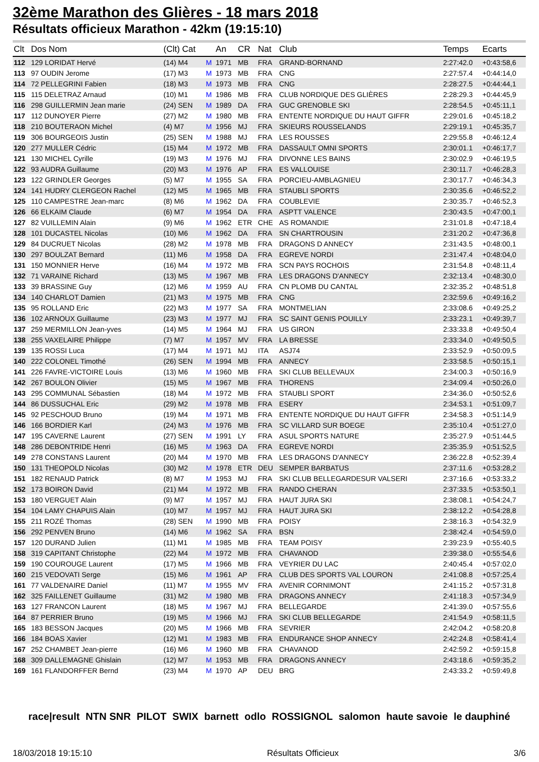32ème Marathon des Glières - 18 mars 2018
Résultats officieux Marathon - 42km (19:15:10)
| Clt | Dos Nom | (Clt) Cat | | An | CR | Nat | Club | Temps | Ecarts |
| --- | --- | --- | --- | --- | --- | --- | --- | --- | --- |
| 112 | 129 LORIDAT Hervé | (14) M4 | M | 1971 | MB | FRA | GRAND-BORNAND | 2:27:42.0 | +0:43:58,6 |
| 113 | 97 OUDIN Jerome | (17) M3 | M | 1973 | MB | FRA | CNG | 2:27:57.4 | +0:44:14,0 |
| 114 | 72 PELLEGRINI Fabien | (18) M3 | M | 1973 | MB | FRA | CNG | 2:28:27.5 | +0:44:44,1 |
| 115 | 115 DELETRAZ Arnaud | (10) M1 | M | 1986 | MB | FRA | CLUB NORDIQUE DES GLIÈRES | 2:28:29.3 | +0:44:45,9 |
| 116 | 298 GUILLERMIN Jean marie | (24) SEN | M | 1989 | DA | FRA | GUC GRENOBLE SKI | 2:28:54.5 | +0:45:11,1 |
| 117 | 112 DUNOYER Pierre | (27) M2 | M | 1980 | MB | FRA | ENTENTE NORDIQUE DU HAUT GIFFR | 2:29:01.6 | +0:45:18,2 |
| 118 | 210 BOUTERAON Michel | (4) M7 | M | 1956 | MJ | FRA | SKIEURS ROUSSELANDS | 2:29:19.1 | +0:45:35,7 |
| 119 | 306 BOURGEOIS Justin | (25) SEN | M | 1988 | MJ | FRA | LES ROUSSES | 2:29:55.8 | +0:46:12,4 |
| 120 | 277 MULLER Cédric | (15) M4 | M | 1972 | MB | FRA | DASSAULT OMNI SPORTS | 2:30:01.1 | +0:46:17,7 |
| 121 | 130 MICHEL Cyrille | (19) M3 | M | 1976 | MJ | FRA | DIVONNE LES BAINS | 2:30:02.9 | +0:46:19,5 |
| 122 | 93 AUDRA Guillaume | (20) M3 | M | 1976 | AP | FRA | ES VALLOUISE | 2:30:11.7 | +0:46:28,3 |
| 123 | 122 GRINDLER Georges | (5) M7 | M | 1955 | SA | FRA | PORCIEU-AMBLAGNIEU | 2:30:17.7 | +0:46:34,3 |
| 124 | 141 HUDRY CLERGEON Rachel | (12) M5 | M | 1965 | MB | FRA | STAUBLI SPORTS | 2:30:35.6 | +0:46:52,2 |
| 125 | 110 CAMPESTRE Jean-marc | (8) M6 | M | 1962 | DA | FRA | COUBLEVIE | 2:30:35.7 | +0:46:52,3 |
| 126 | 66 ELKAIM Claude | (6) M7 | M | 1954 | DA | FRA | ASPTT VALENCE | 2:30:43.5 | +0:47:00,1 |
| 127 | 82 VUILLEMIN Alain | (9) M6 | M | 1962 | ETR | CHE | AS ROMANDIE | 2:31:01.8 | +0:47:18,4 |
| 128 | 101 DUCASTEL Nicolas | (10) M6 | M | 1962 | DA | FRA | SN CHARTROUSIN | 2:31:20.2 | +0:47:36,8 |
| 129 | 84 DUCRUET Nicolas | (28) M2 | M | 1978 | MB | FRA | DRAGONS D ANNECY | 2:31:43.5 | +0:48:00,1 |
| 130 | 297 BOULZAT Bernard | (11) M6 | M | 1958 | DA | FRA | EGREVE NORDI | 2:31:47.4 | +0:48:04,0 |
| 131 | 150 MONNIER Herve | (16) M4 | M | 1972 | MB | FRA | SCN PAYS ROCHOIS | 2:31:54.8 | +0:48:11,4 |
| 132 | 71 VARAINE Richard | (13) M5 | M | 1967 | MB | FRA | LES DRAGONS D'ANNECY | 2:32:13.4 | +0:48:30,0 |
| 133 | 39 BRASSINE Guy | (12) M6 | M | 1959 | AU | FRA | CN PLOMB DU CANTAL | 2:32:35.2 | +0:48:51,8 |
| 134 | 140 CHARLOT Damien | (21) M3 | M | 1975 | MB | FRA | CNG | 2:32:59.6 | +0:49:16,2 |
| 135 | 95 ROLLAND Eric | (22) M3 | M | 1977 | SA | FRA | MONTMELIAN | 2:33:08.6 | +0:49:25,2 |
| 136 | 102 ARNOUX Guillaume | (23) M3 | M | 1977 | MJ | FRA | SC SAINT GENIS POUILLY | 2:33:23.1 | +0:49:39,7 |
| 137 | 259 MERMILLON Jean-yves | (14) M5 | M | 1964 | MJ | FRA | US GIRON | 2:33:33.8 | +0:49:50,4 |
| 138 | 255 VAXELAIRE Philippe | (7) M7 | M | 1957 | MV | FRA | LA BRESSE | 2:33:34.0 | +0:49:50,5 |
| 139 | 135 ROSSI Luca | (17) M4 | M | 1971 | MJ | ITA | ASJ74 | 2:33:52.9 | +0:50:09,5 |
| 140 | 222 COLONEL Timothé | (26) SEN | M | 1994 | MB | FRA | ANNECY | 2:33:58.5 | +0:50:15,1 |
| 141 | 226 FAVRE-VICTOIRE Louis | (13) M6 | M | 1960 | MB | FRA | SKI CLUB BELLEVAUX | 2:34:00.3 | +0:50:16,9 |
| 142 | 267 BOULON Olivier | (15) M5 | M | 1967 | MB | FRA | THORENS | 2:34:09.4 | +0:50:26,0 |
| 143 | 295 COMMUNAL Sébastien | (18) M4 | M | 1972 | MB | FRA | STAUBLI SPORT | 2:34:36.0 | +0:50:52,6 |
| 144 | 86 DUSSUCHAL Eric | (29) M2 | M | 1978 | MB | FRA | ESERY | 2:34:53.1 | +0:51:09,7 |
| 145 | 92 PESCHOUD Bruno | (19) M4 | M | 1971 | MB | FRA | ENTENTE NORDIQUE DU HAUT GIFFR | 2:34:58.3 | +0:51:14,9 |
| 146 | 166 BORDIER Karl | (24) M3 | M | 1976 | MB | FRA | SC VILLARD SUR BOEGE | 2:35:10.4 | +0:51:27,0 |
| 147 | 195 CAVERNE Laurent | (27) SEN | M | 1991 | LY | FRA | ASUL SPORTS NATURE | 2:35:27.9 | +0:51:44,5 |
| 148 | 286 DEBONTRIDE Henri | (16) M5 | M | 1963 | DA | FRA | EGREVE NORDI | 2:35:35.9 | +0:51:52,5 |
| 149 | 278 CONSTANS Laurent | (20) M4 | M | 1970 | MB | FRA | LES DRAGONS D'ANNECY | 2:36:22.8 | +0:52:39,4 |
| 150 | 131 THEOPOLD Nicolas | (30) M2 | M | 1978 | ETR | DEU | SEMPER BARBATUS | 2:37:11.6 | +0:53:28,2 |
| 151 | 182 RENAUD Patrick | (8) M7 | M | 1953 | MJ | FRA | SKI CLUB BELLEGARDESUR VALSERI | 2:37:16.6 | +0:53:33,2 |
| 152 | 173 BOIRON David | (21) M4 | M | 1972 | MB | FRA | RANDO CHERAN | 2:37:33.5 | +0:53:50,1 |
| 153 | 180 VERGUET Alain | (9) M7 | M | 1957 | MJ | FRA | HAUT JURA SKI | 2:38:08.1 | +0:54:24,7 |
| 154 | 104 LAMY CHAPUIS Alain | (10) M7 | M | 1957 | MJ | FRA | HAUT JURA SKI | 2:38:12.2 | +0:54:28,8 |
| 155 | 211 ROZÉ Thomas | (28) SEN | M | 1990 | MB | FRA | POISY | 2:38:16.3 | +0:54:32,9 |
| 156 | 292 PENVEN Bruno | (14) M6 | M | 1962 | SA | FRA | BSN | 2:38:42.4 | +0:54:59,0 |
| 157 | 120 DURAND Julien | (11) M1 | M | 1985 | MB | FRA | TEAM POISY | 2:39:23.9 | +0:55:40,5 |
| 158 | 319 CAPITANT Christophe | (22) M4 | M | 1972 | MB | FRA | CHAVANOD | 2:39:38.0 | +0:55:54,6 |
| 159 | 190 COUROUGE Laurent | (17) M5 | M | 1966 | MB | FRA | VEYRIER DU LAC | 2:40:45.4 | +0:57:02,0 |
| 160 | 215 VEDOVATI Serge | (15) M6 | M | 1961 | AP | FRA | CLUB DES SPORTS VAL LOURON | 2:41:08.8 | +0:57:25,4 |
| 161 | 77 VALDENAIRE Daniel | (11) M7 | M | 1955 | MV | FRA | AVENIR CORNIMONT | 2:41:15.2 | +0:57:31,8 |
| 162 | 325 FAILLENET Guillaume | (31) M2 | M | 1980 | MB | FRA | DRAGONS ANNECY | 2:41:18.3 | +0:57:34,9 |
| 163 | 127 FRANCON Laurent | (18) M5 | M | 1967 | MJ | FRA | BELLEGARDE | 2:41:39.0 | +0:57:55,6 |
| 164 | 87 PERRIER Bruno | (19) M5 | M | 1966 | MJ | FRA | SKI CLUB BELLEGARDE | 2:41:54.9 | +0:58:11,5 |
| 165 | 183 BESSON Jacques | (20) M5 | M | 1966 | MB | FRA | SEVRIER | 2:42:04.2 | +0:58:20,8 |
| 166 | 184 BOAS Xavier | (12) M1 | M | 1983 | MB | FRA | ENDURANCE SHOP ANNECY | 2:42:24.8 | +0:58:41,4 |
| 167 | 252 CHAMBET Jean-pierre | (16) M6 | M | 1960 | MB | FRA | CHAVANOD | 2:42:59.2 | +0:59:15,8 |
| 168 | 309 DALLEMAGNE Ghislain | (12) M7 | M | 1953 | MB | FRA | DRAGONS ANNECY | 2:43:18.6 | +0:59:35,2 |
| 169 | 161 FLANDORFFER Bernd | (23) M4 | M | 1970 | AP | DEU | BRG | 2:43:33.2 | +0:59:49,8 |
race|result NTN SNR PILOT SWIX barnett odlo ROSSIGNOL salomon haute savoie le dauphiné
18/03/2018 19:15:10 Résultats Officieux 3/6